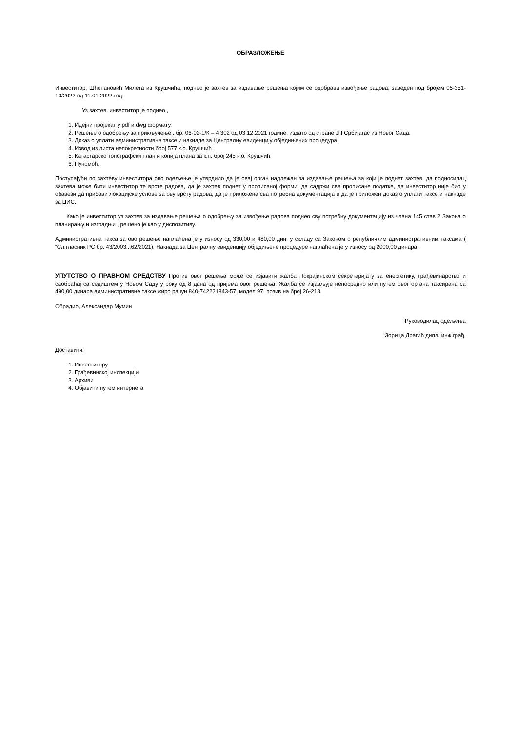ОБРАЗЛОЖЕЊЕ
Инвеститор, Шћепановић Милета из Крушчића, поднео је захтев за издавање решења којим се одобрава извођење радова, заведен под бројем 05-351-10/2022 од 11.01.2022.год.
Уз захтев, инвеститор је поднео ,
1. Идејни пројекат у pdf и dwg формату,
2. Решење о одобрењу за прикључење , бр. 06-02-1/К – 4 302 од 03.12.2021 године, издато од стране ЈП Србијагас из Новог Сада,
3. Доказ о уплати административне таксе и накнаде за Централну евиденцију обједињених процедура,
4. Извод из листа непокретности број 577 к.о. Крушчић ,
5. Катастарско топографски план и копија плана за к.п. број 245 к.о. Крушчић,
6. Пуномоћ.
Поступајући по захтеву инвеститора ово одељење је утврдило да је овај орган надлежан за издавање решења за који је поднет захтев, да подносилац захтева може бити инвеститор те врсте радова, да је захтев поднет у прописаној форми, да садржи све прописане податке, да инвеститор није био у обавези да прибави локацијске услове за ову врсту радова, да је приложена сва потребна документација и да је приложен доказ о уплати таксе и накнаде за ЦИС.
Како је инвеститор уз захтев за издавање решења о одобрењу за извођење радова поднео сву потребну документацију из члана 145 став 2 Закона о планирању и изградњи , решено је као у диспозитиву.
Административна такса за ово решење наплаћена је у износу од 330,00 и 480,00 дин. у складу са Законом о републичким административним таксама ( “Сл.гласник РС бр. 43/2003...62/2021). Накнада за Централну евиденцију обједињене процедуре наплаћена је у износу од 2000,00 динара.
УПУТСТВО О ПРАВНОМ СРЕДСТВУ Против овог решења може се изјавити жалба Покрајинском секретаријату за енергетику, грађевинарство и саобраћај са седиштем у Новом Саду у року од 8 дана од пријема овог решења. Жалба се изјављује непосредно или путем овог органа таксирана са 490,00 динара административне таксе жиро рачун 840-742221843-57, модел 97, позив на број 26-218.
Обрадио, Александар Мумин
Руководилац одељења
Зорица Драгић дипл. инж.грађ.
Доставити;
1. Инвеститору,
2. Грађевинској инспекцији
3. Архиви
4. Објавити путем интернета